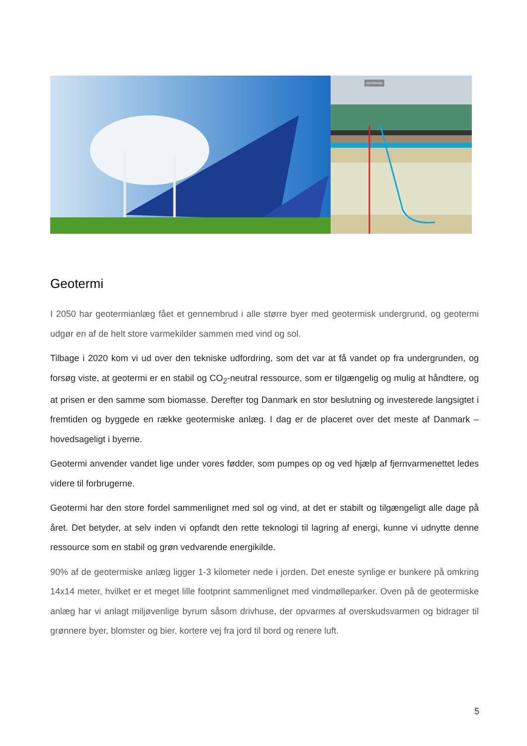GEOTERMISK
Geotermi
I 2050 har geotermianlæg fået et gennembrud i alle større byer med geotermisk undergrund, og geotermi udgør en af de helt store varmekilder sammen med vind og sol.
Tilbage i 2020 kom vi ud over den tekniske udfordring, som det var at få vandet op fra undergrunden, og forsøg viste, at geotermi er en stabil og CO<sub>2</sub>-neutral ressource, som er tilgængelig og mulig at håndtere, og at prisen er den samme som biomasse. Derefter tog Danmark en stor beslutning og investerede langsigtet i fremtiden og byggede en række geotermiske anlæg. I dag er de placeret over det meste af Danmark – hovedsageligt i byerne.
Geotermi anvender vandet lige under vores fødder, som pumpes op og ved hjælp af fjernvarmenettet ledes videre til forbrugerne.
Geotermi har den store fordel sammenlignet med sol og vind, at det er stabilt og tilgængeligt alle dage på året. Det betyder, at selv inden vi opfandt den rette teknologi til lagring af energi, kunne vi udnytte denne ressource som en stabil og grøn vedvarende energikilde.
90% af de geotermiske anlæg ligger 1-3 kilometer nede i jorden. Det eneste synlige er bunkere på omkring 14x14 meter, hvilket er et meget lille footprint sammenlignet med vindmølleparker. Oven på de geotermiske anlæg har vi anlagt miljøvenlige byrum såsom drivhuse, der opvarmes af overskudsvarmen og bidrager til grønnere byer, blomster og bier, kortere vej fra jord til bord og renere luft.
5